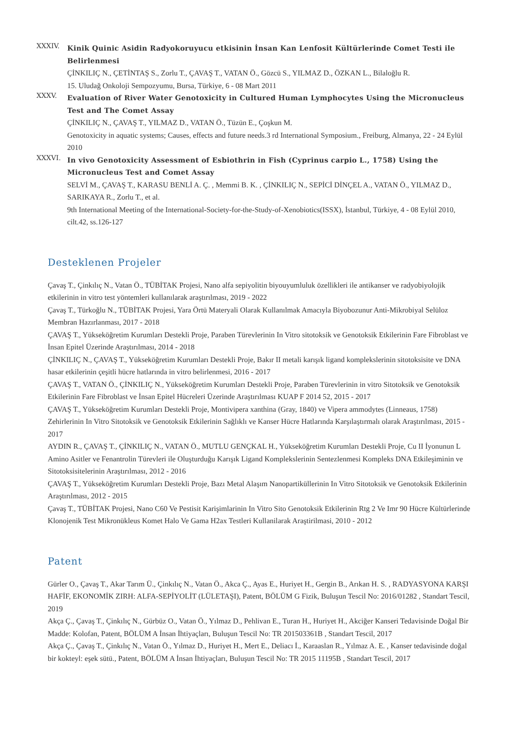XXXIV.
Kinik Quinic Asidin Radyokoruyucu etkisinin İnsan Kan Lenfosit Kültürlerinde Comet Testi ile Belirlenmesi
ÇİNKILIÇ N., ÇETİNTAŞ S., Zorlu T., ÇAVAŞ T., VATAN Ö., Gözcü S., YILMAZ D., ÖZKAN L., Bilaloğlu R.
15. Uludağ Onkoloji Sempozyumu, Bursa, Türkiye, 6 - 08 Mart 2011
XXXV.
Evaluation of River Water Genotoxicity in Cultured Human Lymphocytes Using the Micronucleus Test and The Comet Assay
ÇİNKILIÇ N., ÇAVAŞ T., YILMAZ D., VATAN Ö., Tüzün E., Çoşkun M.
Genotoxicity in aquatic systems; Causes, effects and future needs.3 rd International Symposium., Freiburg, Almanya, 22 - 24 Eylül 2010
XXXVI.
In vivo Genotoxicity Assessment of Esbiothrin in Fish (Cyprinus carpio L., 1758) Using the Micronucleus Test and Comet Assay
SELVİ M., ÇAVAŞ T., KARASU BENLİ A. Ç. , Memmi B. K. , ÇİNKILIÇ N., SEPİCİ DİNÇEL A., VATAN Ö., YILMAZ D., SARIKAYA R., Zorlu T., et al.
9th International Meeting of the International-Society-for-the-Study-of-Xenobiotics(ISSX), İstanbul, Türkiye, 4 - 08 Eylül 2010, cilt.42, ss.126-127
Desteklenen Projeler
Çavaş T., Çinkılıç N., Vatan Ö., TÜBİTAK Projesi, Nano alfa sepiyolitin biyouyumluluk özellikleri ile antikanser ve radyobiyolojik etkilerinin in vitro test yöntemleri kullanılarak araştırılması, 2019 - 2022
Çavaş T., Türkoğlu N., TÜBİTAK Projesi, Yara Örtü Materyali Olarak Kullanılmak Amacıyla Biyobozunur Anti-Mikrobiyal Selüloz Membran Hazırlanması, 2017 - 2018
ÇAVAŞ T., Yükseköğretim Kurumları Destekli Proje, Paraben Türevlerinin In Vitro sitotoksik ve Genotoksik Etkilerinin Fare Fibroblast ve İnsan Epitel Üzerinde Araştırılması, 2014 - 2018
ÇİNKILIÇ N., ÇAVAŞ T., Yükseköğretim Kurumları Destekli Proje, Bakır II metali karışık ligand komplekslerinin sitotoksisite ve DNA hasar etkilerinin çeşitli hücre hatlarında in vitro belirlenmesi, 2016 - 2017
ÇAVAŞ T., VATAN Ö., ÇİNKILIÇ N., Yükseköğretim Kurumları Destekli Proje, Paraben Türevlerinin in vitro Sitotoksik ve Genotoksik Etkilerinin Fare Fibroblast ve İnsan Epitel Hücreleri Üzerinde Araştırılması KUAP F 2014 52, 2015 - 2017
ÇAVAŞ T., Yükseköğretim Kurumları Destekli Proje, Montivipera xanthina (Gray, 1840) ve Vipera ammodytes (Linneaus, 1758) Zehirlerinin In Vitro Sitotoksik ve Genotoksik Etkilerinin Sağlıklı ve Kanser Hücre Hatlarında Karşılaştırmalı olarak Araştırılması, 2015 - 2017
AYDIN R., ÇAVAŞ T., ÇİNKILIÇ N., VATAN Ö., MUTLU GENÇKAL H., Yükseköğretim Kurumları Destekli Proje, Cu II İyonunun L Amino Asitler ve Fenantrolin Türevleri ile Oluşturduğu Karışık Ligand Komplekslerinin Sentezlenmesi Kompleks DNA Etkileşiminin ve Sitotoksisitelerinin Araştırılması, 2012 - 2016
ÇAVAŞ T., Yükseköğretim Kurumları Destekli Proje, Bazı Metal Alaşım Nanopartiküllerinin In Vitro Sitotoksik ve Genotoksik Etkilerinin Araştırılması, 2012 - 2015
Çavaş T., TÜBİTAK Projesi, Nano C60 Ve Pestisit Karişimlarinin In Vitro Sito Genotoksik Etkilerinin Rtg 2 Ve Imr 90 Hücre Kültürlerinde Klonojenik Test Mikronükleus Komet Halo Ve Gama H2ax Testleri Kullanilarak Araştirilmasi, 2010 - 2012
Patent
Gürler O., Çavaş T., Akar Tarım Ü., Çinkılıç N., Vatan Ö., Akca Ç., Ayas E., Huriyet H., Gergin B., Arıkan H. S. , RADYASYONA KARŞI HAFİF, EKONOMİK ZIRH: ALFA-SEPİYOLİT (LÜLETAŞI), Patent, BÖLÜM G Fizik, Buluşun Tescil No: 2016/01282 , Standart Tescil, 2019
Akça Ç., Çavaş T., Çinkılıç N., Gürbüz O., Vatan Ö., Yılmaz D., Pehlivan E., Turan H., Huriyet H., Akciğer Kanseri Tedavisinde Doğal Bir Madde: Kolofan, Patent, BÖLÜM A İnsan İhtiyaçları, Buluşun Tescil No: TR 201503361B , Standart Tescil, 2017
Akça Ç., Çavaş T., Çinkılıç N., Vatan Ö., Yılmaz D., Huriyet H., Mert E., Deliacı İ., Karaaslan R., Yılmaz A. E. , Kanser tedavisinde doğal bir kokteyl: eşek sütü., Patent, BÖLÜM A İnsan İhtiyaçları, Buluşun Tescil No: TR 2015 11195B , Standart Tescil, 2017